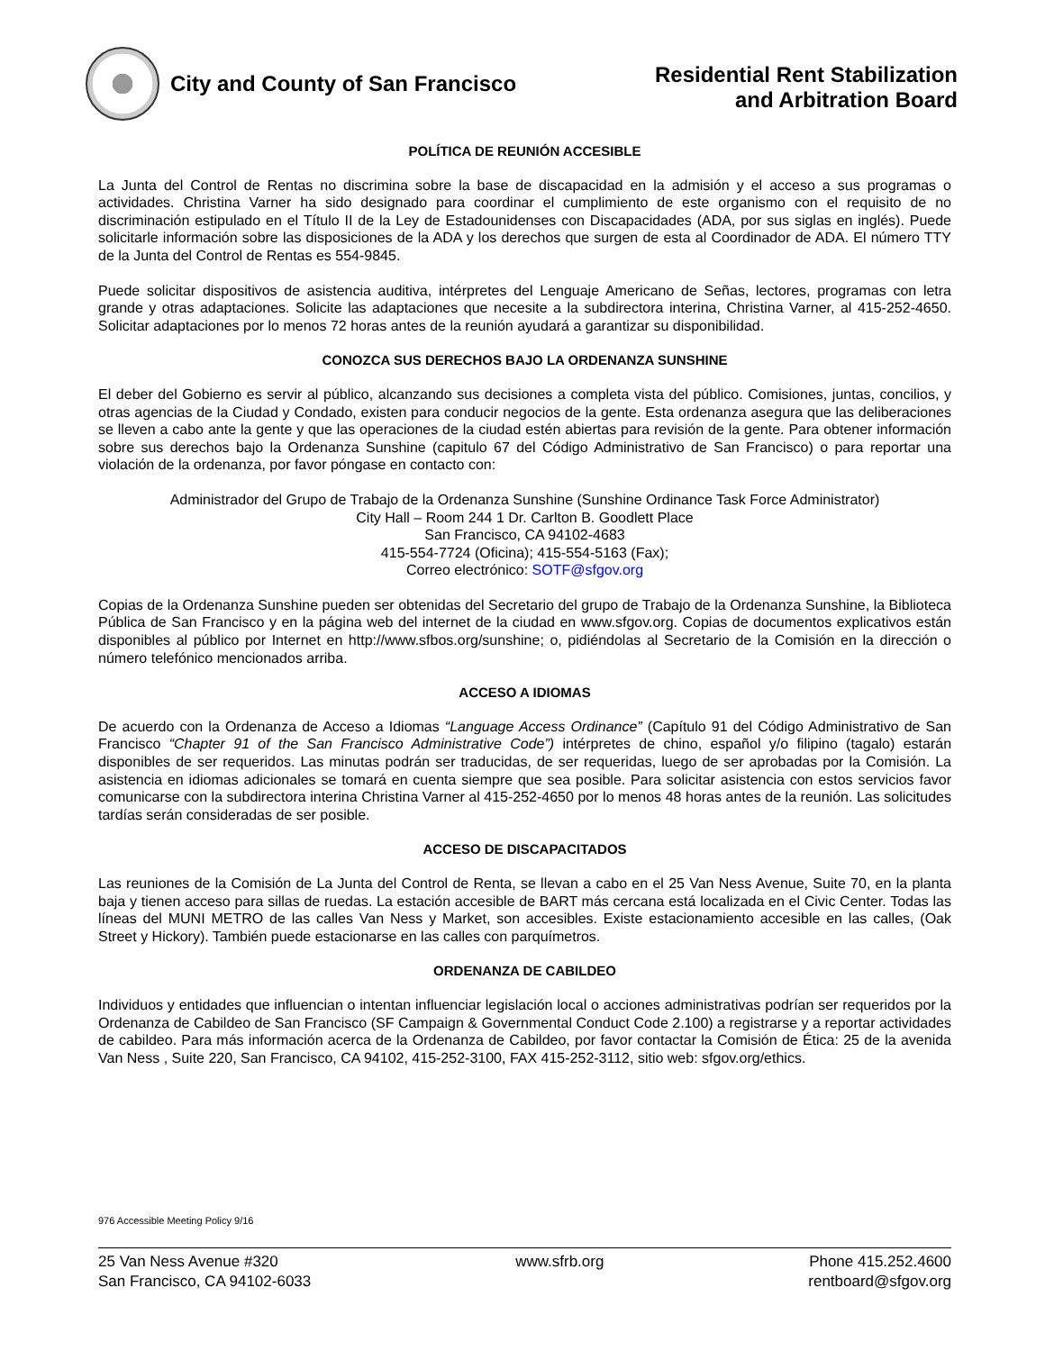City and County of San Francisco
Residential Rent Stabilization
and Arbitration Board
POLÍTICA DE REUNIÓN ACCESIBLE
La Junta del Control de Rentas no discrimina sobre la base de discapacidad en la admisión y el acceso a sus programas o actividades. Christina Varner ha sido designado para coordinar el cumplimiento de este organismo con el requisito de no discriminación estipulado en el Título II de la Ley de Estadounidenses con Discapacidades (ADA, por sus siglas en inglés). Puede solicitarle información sobre las disposiciones de la ADA y los derechos que surgen de esta al Coordinador de ADA. El número TTY de la Junta del Control de Rentas es 554-9845.
Puede solicitar dispositivos de asistencia auditiva, intérpretes del Lenguaje Americano de Señas, lectores, programas con letra grande y otras adaptaciones. Solicite las adaptaciones que necesite a la subdirectora interina, Christina Varner, al 415-252-4650. Solicitar adaptaciones por lo menos 72 horas antes de la reunión ayudará a garantizar su disponibilidad.
CONOZCA SUS DERECHOS BAJO LA ORDENANZA SUNSHINE
El deber del Gobierno es servir al público, alcanzando sus decisiones a completa vista del público. Comisiones, juntas, concilios, y otras agencias de la Ciudad y Condado, existen para conducir negocios de la gente. Esta ordenanza asegura que las deliberaciones se lleven a cabo ante la gente y que las operaciones de la ciudad estén abiertas para revisión de la gente. Para obtener información sobre sus derechos bajo la Ordenanza Sunshine (capitulo 67 del Código Administrativo de San Francisco) o para reportar una violación de la ordenanza, por favor póngase en contacto con:
Administrador del Grupo de Trabajo de la Ordenanza Sunshine (Sunshine Ordinance Task Force Administrator)
City Hall – Room 244 1 Dr. Carlton B. Goodlett Place
San Francisco, CA 94102-4683
415-554-7724 (Oficina); 415-554-5163 (Fax);
Correo electrónico: SOTF@sfgov.org
Copias de la Ordenanza Sunshine pueden ser obtenidas del Secretario del grupo de Trabajo de la Ordenanza Sunshine, la Biblioteca Pública de San Francisco y en la página web del internet de la ciudad en www.sfgov.org. Copias de documentos explicativos están disponibles al público por Internet en http://www.sfbos.org/sunshine; o, pidiéndolas al Secretario de la Comisión en la dirección o número telefónico mencionados arriba.
ACCESO A IDIOMAS
De acuerdo con la Ordenanza de Acceso a Idiomas “Language Access Ordinance” (Capítulo 91 del Código Administrativo de San Francisco “Chapter 91 of the San Francisco Administrative Code”) intérpretes de chino, español y/o filipino (tagalo) estarán disponibles de ser requeridos. Las minutas podrán ser traducidas, de ser requeridas, luego de ser aprobadas por la Comisión. La asistencia en idiomas adicionales se tomará en cuenta siempre que sea posible. Para solicitar asistencia con estos servicios favor comunicarse con la subdirectora interina Christina Varner al 415-252-4650 por lo menos 48 horas antes de la reunión. Las solicitudes tardías serán consideradas de ser posible.
ACCESO DE DISCAPACITADOS
Las reuniones de la Comisión de La Junta del Control de Renta, se llevan a cabo en el 25 Van Ness Avenue, Suite 70, en la planta baja y tienen acceso para sillas de ruedas. La estación accesible de BART más cercana está localizada en el Civic Center. Todas las líneas del MUNI METRO de las calles Van Ness y Market, son accesibles. Existe estacionamiento accesible en las calles, (Oak Street y Hickory). También puede estacionarse en las calles con parquímetros.
ORDENANZA DE CABILDEO
Individuos y entidades que influencian o intentan influenciar legislación local o acciones administrativas podrían ser requeridos por la Ordenanza de Cabildeo de San Francisco (SF Campaign & Governmental Conduct Code 2.100) a registrarse y a reportar actividades de cabildeo. Para más información acerca de la Ordenanza de Cabildeo, por favor contactar la Comisión de Ética: 25 de la avenida Van Ness , Suite 220, San Francisco, CA 94102, 415-252-3100, FAX 415-252-3112, sitio web: sfgov.org/ethics.
976 Accessible Meeting Policy 9/16
25 Van Ness Avenue #320
San Francisco, CA 94102-6033
www.sfrb.org Phone 415.252.4600
rentboard@sfgov.org